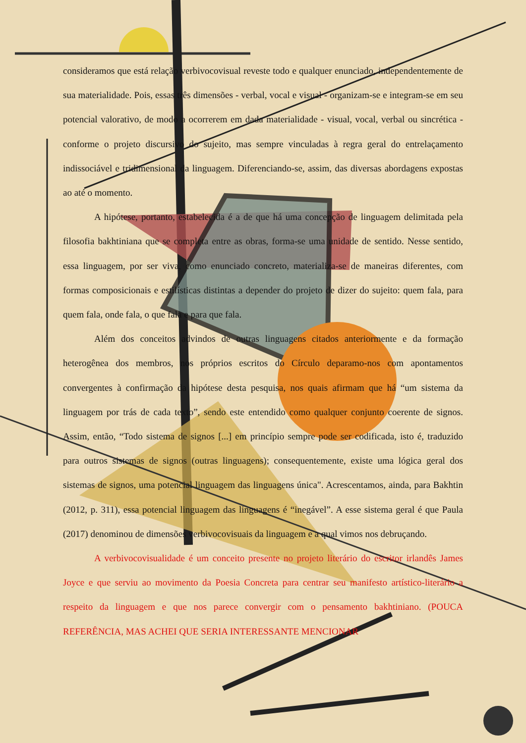consideramos que está relação verbivocovisual reveste todo e qualquer enunciado, independentemente de sua materialidade. Pois, essas três dimensões - verbal, vocal e visual - organizam-se e integram-se em seu potencial valorativo, de modo a ocorrerem em dada materialidade - visual, vocal, verbal ou sincrética - conforme o projeto discursivo do sujeito, mas sempre vinculadas à regra geral do entrelaçamento indissociável e tridimensional da linguagem. Diferenciando-se, assim, das diversas abordagens expostas ao até o momento.
A hipótese, portanto, estabelecida é a de que há uma concepção de linguagem delimitada pela filosofia bakhtiniana que se completa entre as obras, forma-se uma unidade de sentido. Nesse sentido, essa linguagem, por ser viva, como enunciado concreto, materializa-se de maneiras diferentes, com formas composicionais e estilísticas distintas a depender do projeto de dizer do sujeito: quem fala, para quem fala, onde fala, o que fala e para que fala.
Além dos conceitos advindos de outras linguagens citados anteriormente e da formação heterogênea dos membros, nos próprios escritos do Círculo deparamo-nos com apontamentos convergentes à confirmação da hipótese desta pesquisa, nos quais afirmam que há “um sistema da linguagem por trás de cada texto”, sendo este entendido como qualquer conjunto coerente de signos. Assim, então, “Todo sistema de signos [...] em princípio sempre pode ser codificada, isto é, traduzido para outros sistemas de signos (outras linguagens); consequentemente, existe uma lógica geral dos sistemas de signos, uma potencial linguagem das linguagens única". Acrescentamos, ainda, para Bakhtin (2012, p. 311), essa potencial linguagem das linguagens é “inegável”. A esse sistema geral é que Paula (2017) denominou de dimensões verbivocovisuais da linguagem e a qual vimos nos debruçando.
A verbivocovisualidade é um conceito presente no projeto literário do escritor irlandês James Joyce e que serviu ao movimento da Poesia Concreta para centrar seu manifesto artístico-literário a respeito da linguagem e que nos parece convergir com o pensamento bakhtiniano. (POUCA REFERÊNCIA, MAS ACHEI QUE SERIA INTERESSANTE MENCIONAR